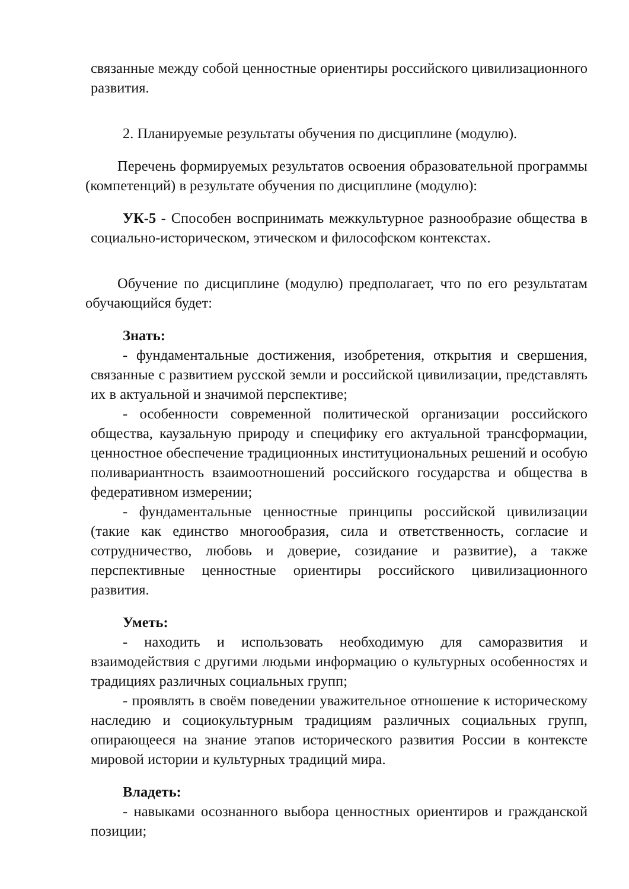связанные между собой ценностные ориентиры российского цивилизационного развития.
2. Планируемые результаты обучения по дисциплине (модулю).
Перечень формируемых результатов освоения образовательной программы (компетенций) в результате обучения по дисциплине (модулю):
УК-5 - Способен воспринимать межкультурное разнообразие общества в социально-историческом, этическом и философском контекстах.
Обучение по дисциплине (модулю) предполагает, что по его результатам обучающийся будет:
Знать:
- фундаментальные достижения, изобретения, открытия и свершения, связанные с развитием русской земли и российской цивилизации, представлять их в актуальной и значимой перспективе;
- особенности современной политической организации российского общества, каузальную природу и специфику его актуальной трансформации, ценностное обеспечение традиционных институциональных решений и особую поливариантность взаимоотношений российского государства и общества в федеративном измерении;
- фундаментальные ценностные принципы российской цивилизации (такие как единство многообразия, сила и ответственность, согласие и сотрудничество, любовь и доверие, созидание и развитие), а также перспективные ценностные ориентиры российского цивилизационного развития.
Уметь:
- находить и использовать необходимую для саморазвития и взаимодействия с другими людьми информацию о культурных особенностях и традициях различных социальных групп;
- проявлять в своём поведении уважительное отношение к историческому наследию и социокультурным традициям различных социальных групп, опирающееся на знание этапов исторического развития России в контексте мировой истории и культурных традиций мира.
Владеть:
- навыками осознанного выбора ценностных ориентиров и гражданской позиции;